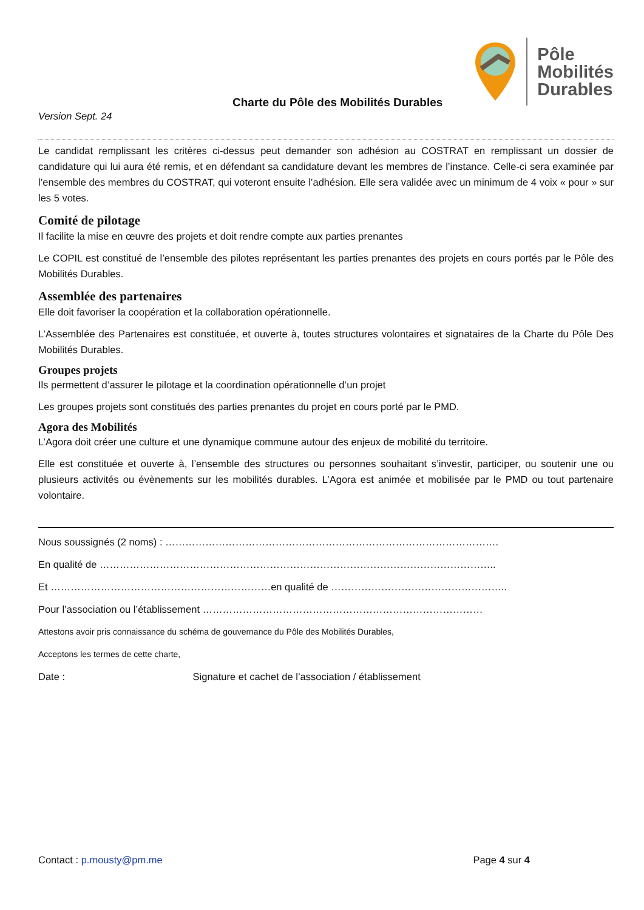Charte du Pôle des Mobilités Durables
Pôle
Mobilités
Durables
Version Sept. 24
Le candidat remplissant les critères ci-dessus peut demander son adhésion au COSTRAT en remplissant un dossier de candidature qui lui aura été remis, et en défendant sa candidature devant les membres de l’instance. Celle-ci sera examinée par l’ensemble des membres du COSTRAT, qui voteront ensuite l’adhésion. Elle sera validée avec un minimum de 4 voix « pour » sur les 5 votes.
Comité de pilotage
Il facilite la mise en œuvre des projets et doit rendre compte aux parties prenantes
Le COPIL est constitué de l’ensemble des pilotes représentant les parties prenantes des projets en cours portés par le Pôle des Mobilités Durables.
Assemblée des partenaires
Elle doit favoriser la coopération et la collaboration opérationnelle.
L’Assemblée des Partenaires est constituée, et ouverte à, toutes structures volontaires et signataires de la Charte du Pôle Des Mobilités Durables.
Groupes projets
Ils permettent d’assurer le pilotage et la coordination opérationnelle d’un projet
Les groupes projets sont constitués des parties prenantes du projet en cours porté par le PMD.
Agora des Mobilités
L’Agora doit créer une culture et une dynamique commune autour des enjeux de mobilité du territoire.
Elle est constituée et ouverte à, l’ensemble des structures ou personnes souhaitant s’investir, participer, ou soutenir une ou plusieurs activités ou évènements sur les mobilités durables. L’Agora est animée et mobilisée par le PMD ou tout partenaire volontaire.
Nous soussignés (2 noms) : ……………………………………………………………………………………….
En qualité de ………………………………………………………………………………………………………..
Et …………………………………………………………en qualité de ……………………………………………..
Pour l’association ou l’établissement …………………………………………………………………………
Attestons avoir pris connaissance du schéma de gouvernance du Pôle des Mobilités Durables,
Acceptons les termes de cette charte,
Date : Signature et cachet de l’association / établissement
Contact : p.mousty@pm.me Page 4 sur 4